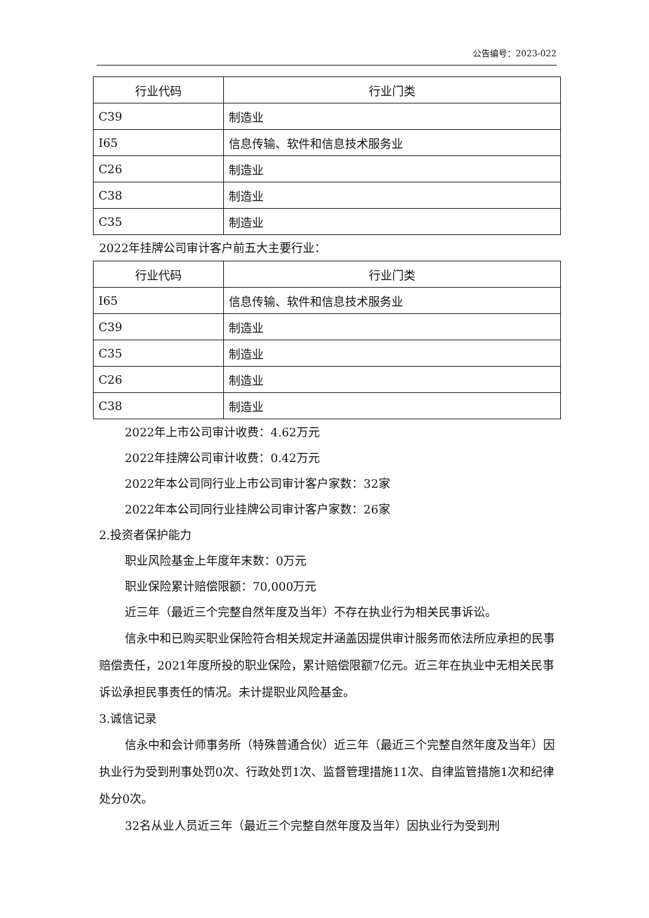公告编号：2023-022
| 行业代码 | 行业门类 |
| --- | --- |
| C39 | 制造业 |
| I65 | 信息传输、软件和信息技术服务业 |
| C26 | 制造业 |
| C38 | 制造业 |
| C35 | 制造业 |
2022年挂牌公司审计客户前五大主要行业：
| 行业代码 | 行业门类 |
| --- | --- |
| I65 | 信息传输、软件和信息技术服务业 |
| C39 | 制造业 |
| C35 | 制造业 |
| C26 | 制造业 |
| C38 | 制造业 |
2022年上市公司审计收费：4.62万元
2022年挂牌公司审计收费：0.42万元
2022年本公司同行业上市公司审计客户家数：32家
2022年本公司同行业挂牌公司审计客户家数：26家
2.投资者保护能力
职业风险基金上年度年末数：0万元
职业保险累计赔偿限额：70,000万元
近三年（最近三个完整自然年度及当年）不存在执业行为相关民事诉讼。
信永中和已购买职业保险符合相关规定并涵盖因提供审计服务而依法所应承担的民事赔偿责任，2021年度所投的职业保险，累计赔偿限额7亿元。近三年在执业中无相关民事诉讼承担民事责任的情况。未计提职业风险基金。
3.诚信记录
信永中和会计师事务所（特殊普通合伙）近三年（最近三个完整自然年度及当年）因执业行为受到刑事处罚0次、行政处罚1次、监督管理措施11次、自律监管措施1次和纪律处分0次。
32名从业人员近三年（最近三个完整自然年度及当年）因执业行为受到刑